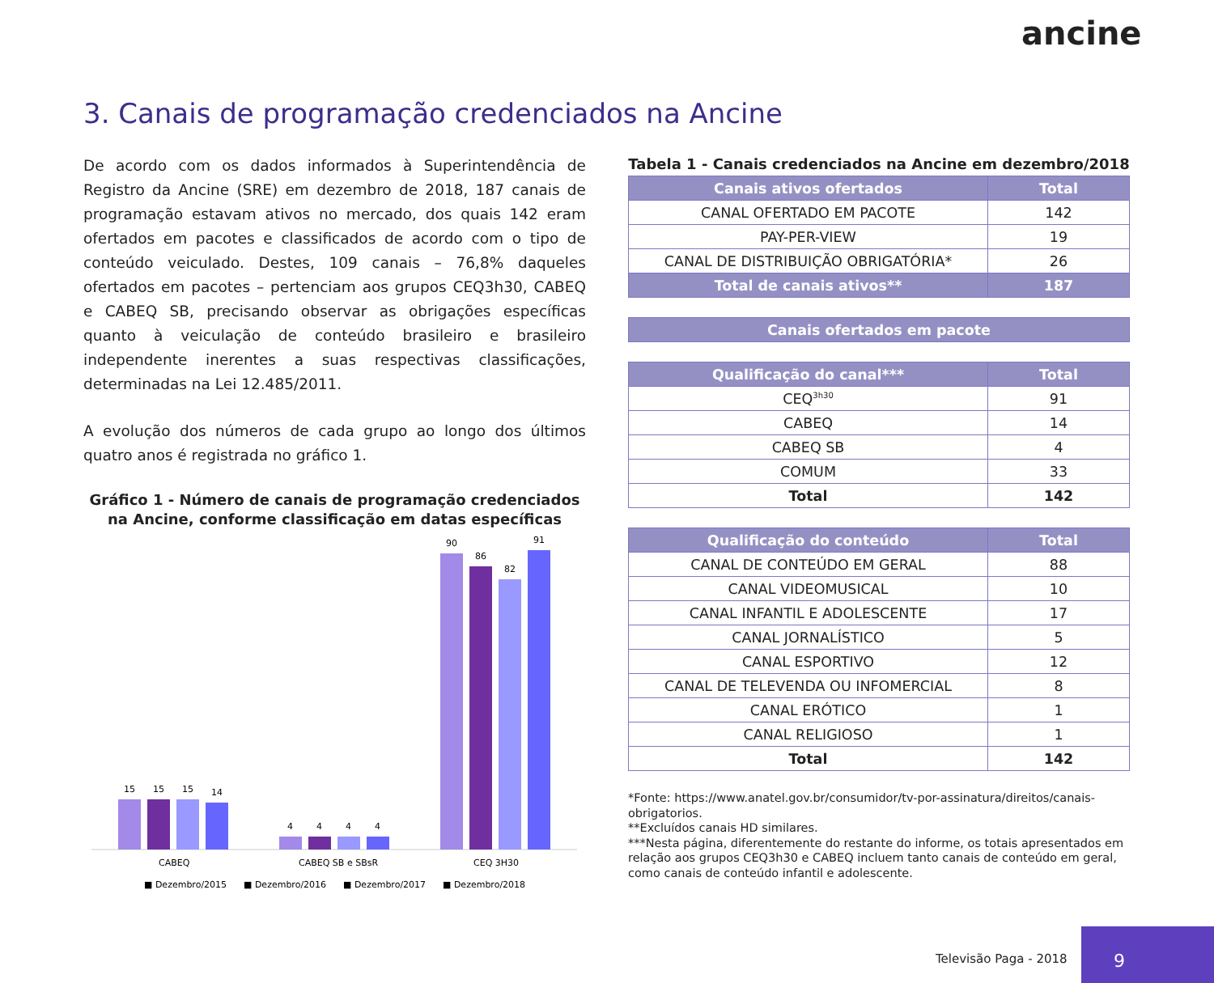ancine
3. Canais de programação credenciados na Ancine
De acordo com os dados informados à Superintendência de Registro da Ancine (SRE) em dezembro de 2018, 187 canais de programação estavam ativos no mercado, dos quais 142 eram ofertados em pacotes e classificados de acordo com o tipo de conteúdo veiculado. Destes, 109 canais – 76,8% daqueles ofertados em pacotes – pertenciam aos grupos CEQ3h30, CABEQ e CABEQ SB, precisando observar as obrigações específicas quanto à veiculação de conteúdo brasileiro e brasileiro independente inerentes a suas respectivas classificações, determinadas na Lei 12.485/2011.
A evolução dos números de cada grupo ao longo dos últimos quatro anos é registrada no gráfico 1.
Gráfico 1 - Número de canais de programação credenciados na Ancine, conforme classificação em datas específicas
15
15
15
14
4
4
4
4
90
86
82
91
CABEQ
CABEQ SB e SBsR
CEQ 3H30
■ Dezembro/2015
■ Dezembro/2016
■ Dezembro/2017
■ Dezembro/2018
Tabela 1 - Canais credenciados na Ancine em dezembro/2018
| Canais ativos ofertados | Total |
| --- | --- |
| CANAL OFERTADO EM PACOTE | 142 |
| PAY-PER-VIEW | 19 |
| CANAL DE DISTRIBUIÇÃO OBRIGATÓRIA* | 26 |
| Total de canais ativos** | 187 |
| Canais ofertados em pacote |
| --- |
| Qualificação do canal*** | Total |
| --- | --- |
| CEQ<sup>3h30</sup> | 91 |
| CABEQ | 14 |
| CABEQ SB | 4 |
| COMUM | 33 |
| Total | 142 |
| Qualificação do conteúdo | Total |
| --- | --- |
| CANAL DE CONTEÚDO EM GERAL | 88 |
| CANAL VIDEOMUSICAL | 10 |
| CANAL INFANTIL E ADOLESCENTE | 17 |
| CANAL JORNALÍSTICO | 5 |
| CANAL ESPORTIVO | 12 |
| CANAL DE TELEVENDA OU INFOMERCIAL | 8 |
| CANAL ERÓTICO | 1 |
| CANAL RELIGIOSO | 1 |
| Total | 142 |
*Fonte: https://www.anatel.gov.br/consumidor/tv-por-assinatura/direitos/canais-obrigatorios.
**Excluídos canais HD similares.
***Nesta página, diferentemente do restante do informe, os totais apresentados em relação aos grupos CEQ3h30 e CABEQ incluem tanto canais de conteúdo em geral, como canais de conteúdo infantil e adolescente.
Televisão Paga - 2018
9